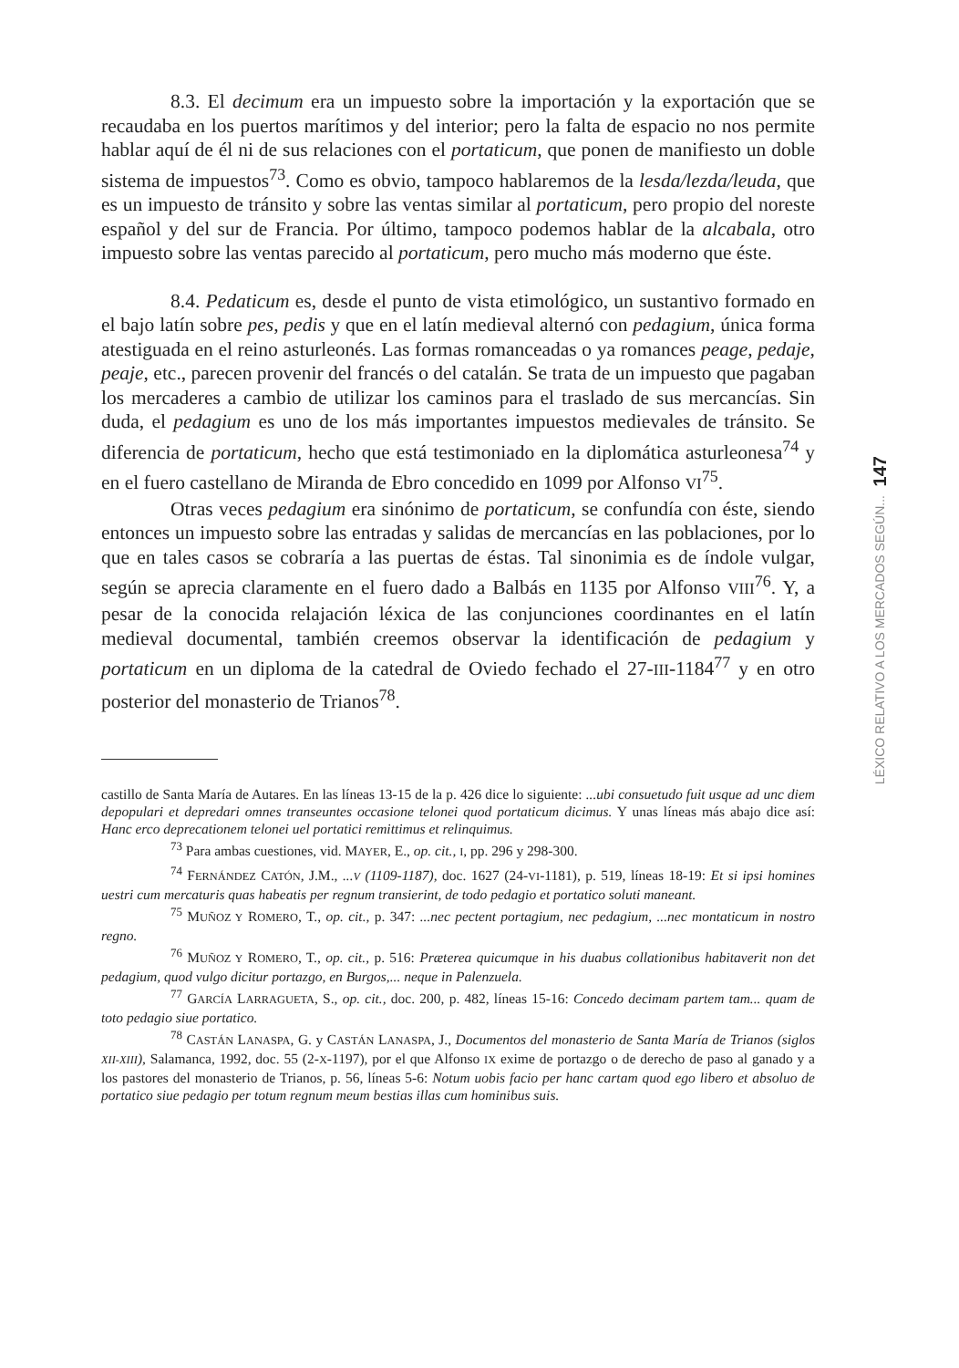8.3. El decimum era un impuesto sobre la importación y la exportación que se recaudaba en los puertos marítimos y del interior; pero la falta de espacio no nos permite hablar aquí de él ni de sus relaciones con el portaticum, que ponen de manifiesto un doble sistema de impuestos<sup>73</sup>. Como es obvio, tampoco hablaremos de la lesda/lezda/leuda, que es un impuesto de tránsito y sobre las ventas similar al portaticum, pero propio del noreste español y del sur de Francia. Por último, tampoco podemos hablar de la alcabala, otro impuesto sobre las ventas parecido al portaticum, pero mucho más moderno que éste.
8.4. Pedaticum es, desde el punto de vista etimológico, un sustantivo formado en el bajo latín sobre pes, pedis y que en el latín medieval alternó con pedagium, única forma atestiguada en el reino asturleonés. Las formas romanceadas o ya romances peage, pedaje, peaje, etc., parecen provenir del francés o del catalán. Se trata de un impuesto que pagaban los mercaderes a cambio de utilizar los caminos para el traslado de sus mercancías. Sin duda, el pedagium es uno de los más importantes impuestos medievales de tránsito. Se diferencia de portaticum, hecho que está testimoniado en la diplomática asturleonesa<sup>74</sup> y en el fuero castellano de Miranda de Ebro concedido en 1099 por Alfonso VI<sup>75</sup>.
Otras veces pedagium era sinónimo de portaticum, se confundía con éste, siendo entonces un impuesto sobre las entradas y salidas de mercancías en las poblaciones, por lo que en tales casos se cobraría a las puertas de éstas. Tal sinonimia es de índole vulgar, según se aprecia claramente en el fuero dado a Balbás en 1135 por Alfonso VIII<sup>76</sup>. Y, a pesar de la conocida relajación léxica de las conjunciones coordinantes en el latín medieval documental, también creemos observar la identificación de pedagium y portaticum en un diploma de la catedral de Oviedo fechado el 27-III-1184<sup>77</sup> y en otro posterior del monasterio de Trianos<sup>78</sup>.
castillo de Santa María de Autares. En las líneas 13-15 de la p. 426 dice lo siguiente: ...ubi consuetudo fuit usque ad unc diem depopulari et depredari omnes transeuntes occasione telonei quod portaticum dicimus. Y unas líneas más abajo dice así: Hanc erco deprecationem telonei uel portatici remittimus et relinquimus.
<sup>73</sup> Para ambas cuestiones, vid. MAYER, E., op. cit., I, pp. 296 y 298-300.
<sup>74</sup> FERNÁNDEZ CATÓN, J.M., ...V (1109-1187), doc. 1627 (24-VI-1181), p. 519, líneas 18-19: Et si ipsi homines uestri cum mercaturis quas habeatis per regnum transierint, de todo pedagio et portatico soluti maneant.
<sup>75</sup> MUÑOZ Y ROMERO, T., op. cit., p. 347: ...nec pectent portagium, nec pedagium, ...nec montaticum in nostro regno.
<sup>76</sup> MUÑOZ Y ROMERO, T., op. cit., p. 516: Præterea quicumque in his duabus collationibus habitaverit non det pedagium, quod vulgo dicitur portazgo, en Burgos,... neque in Palenzuela.
<sup>77</sup> GARCÍA LARRAGUETA, S., op. cit., doc. 200, p. 482, líneas 15-16: Concedo decimam partem tam... quam de toto pedagio siue portatico.
<sup>78</sup> CASTÁN LANASPA, G. y CASTÁN LANASPA, J., Documentos del monasterio de Santa María de Trianos (siglos XII-XIII), Salamanca, 1992, doc. 55 (2-X-1197), por el que Alfonso IX exime de portazgo o de derecho de paso al ganado y a los pastores del monasterio de Trianos, p. 56, líneas 5-6: Notum uobis facio per hanc cartam quod ego libero et absoluo de portatico siue pedagio per totum regnum meum bestias illas cum hominibus suis.
147
LÉXICO RELATIVO A LOS MERCADOS SEGÚN...